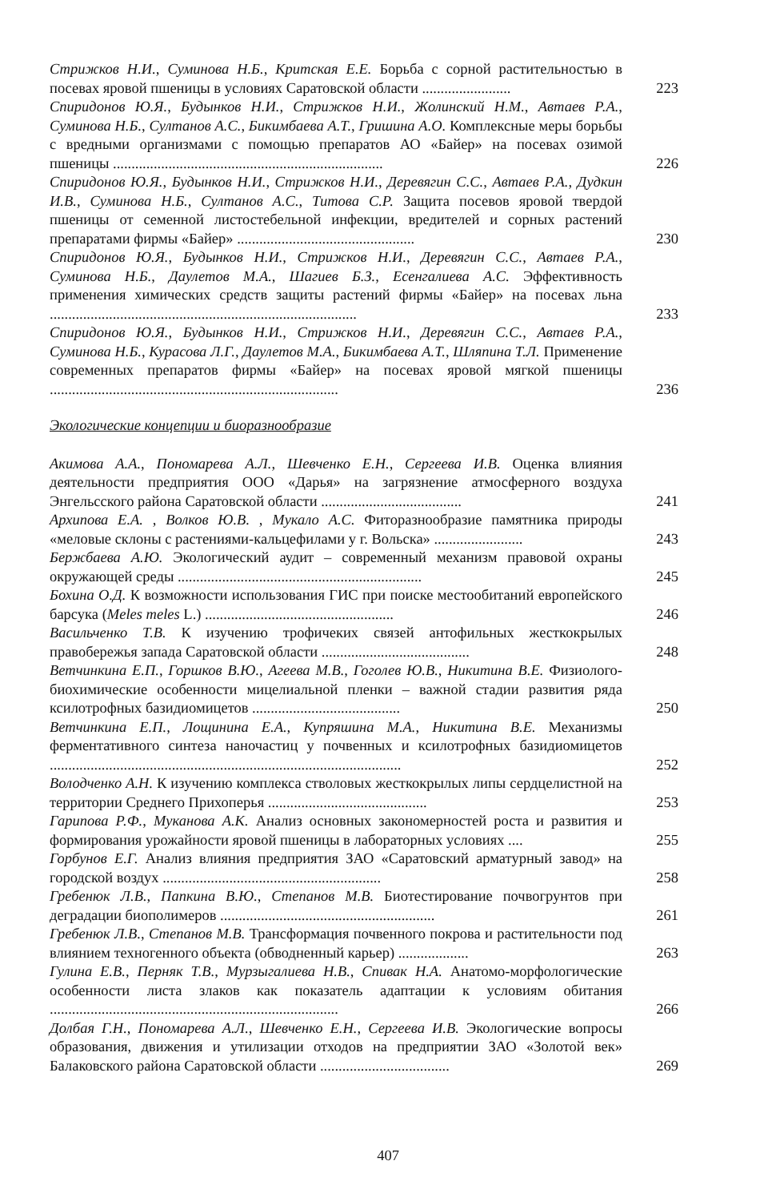Стрижков Н.И., Суминова Н.Б., Критская Е.Е. Борьба с сорной растительностью в посевах яровой пшеницы в условиях Саратовской области ........................
223
Спиридонов Ю.Я., Будынков Н.И., Стрижков Н.И., Жолинский Н.М., Автаев Р.А., Суминова Н.Б., Султанов А.С., Бикимбаева А.Т., Гришина А.О. Комплексные меры борьбы с вредными организмами с помощью препаратов АО «Байер» на посевах озимой пшеницы .........................................................................
226
Спиридонов Ю.Я., Будынков Н.И., Стрижков Н.И., Деревягин С.С., Автаев Р.А., Дудкин И.В., Суминова Н.Б., Султанов А.С., Титова С.Р. Защита посевов яровой твердой пшеницы от семенной листостебельной инфекции, вредителей и сорных растений препаратами фирмы «Байер» ................................................
230
Спиридонов Ю.Я., Будынков Н.И., Стрижков Н.И., Деревягин С.С., Автаев Р.А., Суминова Н.Б., Даулетов М.А., Шагиев Б.З., Есенгалиева А.С. Эффективность применения химических средств защиты растений фирмы «Байер» на посевах льна ...................................................................................
233
Спиридонов Ю.Я., Будынков Н.И., Стрижков Н.И., Деревягин С.С., Автаев Р.А., Суминова Н.Б., Курасова Л.Г., Даулетов М.А., Бикимбаева А.Т., Шляпина Т.Л. Применение современных препаратов фирмы «Байер» на посевах яровой мягкой пшеницы ..............................................................................
236
Экологические концепции и биоразнообразие
Акимова А.А., Пономарева А.Л., Шевченко Е.Н., Сергеева И.В. Оценка влияния деятельности предприятия ООО «Дарья» на загрязнение атмосферного воздуха Энгельсского района Саратовской области ......................................
241
Архипова Е.А. , Волков Ю.В. , Мукало А.С. Фиторазнообразие памятника природы «меловые склоны с растениями-кальцефилами у г. Вольска» ........................
243
Бержбаева А.Ю. Экологический аудит – современный механизм правовой охраны окружающей среды ..................................................................
245
Бохина О.Д. К возможности использования ГИС при поиске местообитаний европейского барсука (Meles meles L.) ...................................................
246
Васильченко Т.В. К изучению трофичеких связей антофильных жесткокрылых правобережья запада Саратовской области ........................................
248
Ветчинкина Е.П., Горшков В.Ю., Агеева М.В., Гоголев Ю.В., Никитина В.Е. Физиолого-биохимические особенности мицелиальной пленки – важной стадии развития ряда ксилотрофных базидиомицетов ........................................
250
Ветчинкина Е.П., Лощинина Е.А., Купряшина М.А., Никитина В.Е. Механизмы ферментативного синтеза наночастиц у почвенных и ксилотрофных базидиомицетов ...............................................................................................
252
Володченко А.Н. К изучению комплекса стволовых жесткокрылых липы сердцелистной на территории Среднего Прихоперья ...........................................
253
Гарипова Р.Ф., Муканова А.К. Анализ основных закономерностей роста и развития и формирования урожайности яровой пшеницы в лабораторных условиях ....
255
Горбунов Е.Г. Анализ влияния предприятия ЗАО «Саратовский арматурный завод» на городской воздух ...........................................................
258
Гребенюк Л.В., Папкина В.Ю., Степанов М.В. Биотестирование почвогрунтов при деградации биополимеров ..........................................................
261
Гребенюк Л.В., Степанов М.В. Трансформация почвенного покрова и растительности под влиянием техногенного объекта (обводненный карьер) ...................
263
Гулина Е.В., Перняк Т.В., Мурзыгалиева Н.В., Спивак Н.А. Анатомо-морфологические особенности листа злаков как показатель адаптации к условиям обитания ..............................................................................
266
Долбая Г.Н., Пономарева А.Л., Шевченко Е.Н., Сергеева И.В. Экологические вопросы образования, движения и утилизации отходов на предприятии ЗАО «Золотой век» Балаковского района Саратовской области ...................................
269
407